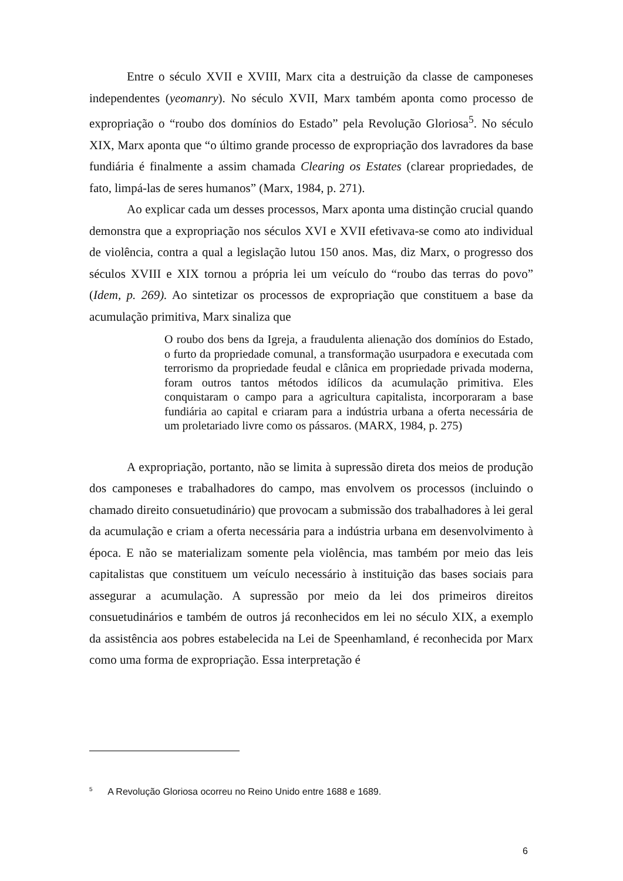Entre o século XVII e XVIII, Marx cita a destruição da classe de camponeses independentes (yeomanry). No século XVII, Marx também aponta como processo de expropriação o “roubo dos domínios do Estado” pela Revolução Gloriosa<sup>5</sup>. No século XIX, Marx aponta que “o último grande processo de expropriação dos lavradores da base fundiária é finalmente a assim chamada Clearing os Estates (clarear propriedades, de fato, limpá-las de seres humanos” (Marx, 1984, p. 271).
Ao explicar cada um desses processos, Marx aponta uma distinção crucial quando demonstra que a expropriação nos séculos XVI e XVII efetivava-se como ato individual de violência, contra a qual a legislação lutou 150 anos. Mas, diz Marx, o progresso dos séculos XVIII e XIX tornou a própria lei um veículo do “roubo das terras do povo” (Idem, p. 269). Ao sintetizar os processos de expropriação que constituem a base da acumulação primitiva, Marx sinaliza que
O roubo dos bens da Igreja, a fraudulenta alienação dos domínios do Estado, o furto da propriedade comunal, a transformação usurpadora e executada com terrorismo da propriedade feudal e clânica em propriedade privada moderna, foram outros tantos métodos idílicos da acumulação primitiva. Eles conquistaram o campo para a agricultura capitalista, incorporaram a base fundiária ao capital e criaram para a indústria urbana a oferta necessária de um proletariado livre como os pássaros. (MARX, 1984, p. 275)
A expropriação, portanto, não se limita à supressão direta dos meios de produção dos camponeses e trabalhadores do campo, mas envolvem os processos (incluindo o chamado direito consuetudinário) que provocam a submissão dos trabalhadores à lei geral da acumulação e criam a oferta necessária para a indústria urbana em desenvolvimento à época. E não se materializam somente pela violência, mas também por meio das leis capitalistas que constituem um veículo necessário à instituição das bases sociais para assegurar a acumulação. A supressão por meio da lei dos primeiros direitos consuetudinários e também de outros já reconhecidos em lei no século XIX, a exemplo da assistência aos pobres estabelecida na Lei de Speenhamland, é reconhecida por Marx como uma forma de expropriação. Essa interpretação é
<sup>5</sup> A Revolução Gloriosa ocorreu no Reino Unido entre 1688 e 1689.
6